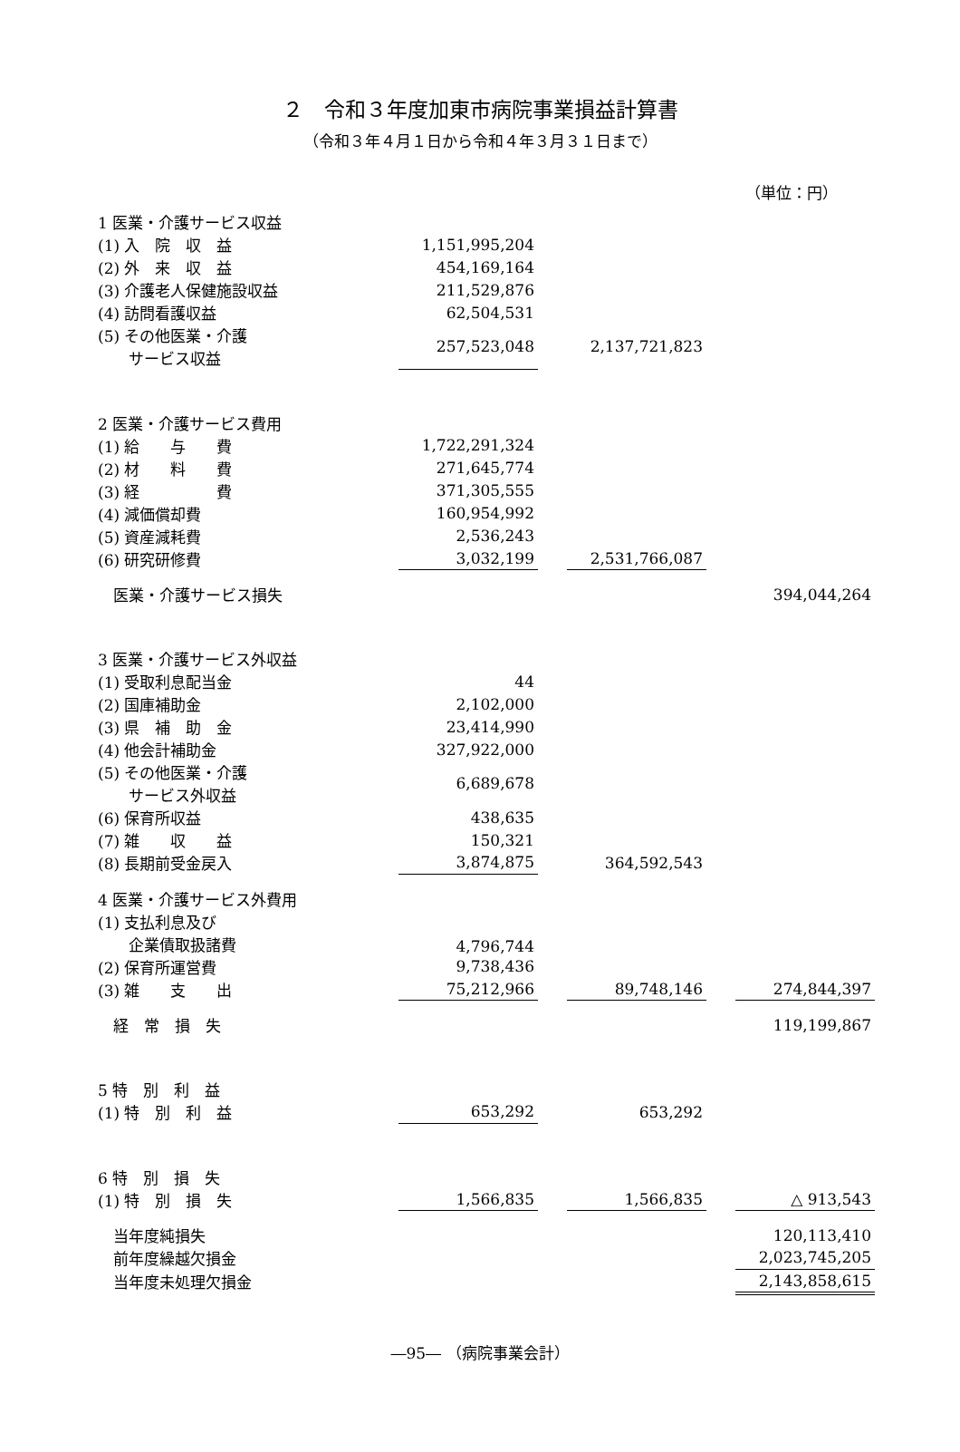２　令和３年度加東市病院事業損益計算書
（令和３年４月１日から令和４年３月３１日まで）
（単位：円）
| 1 医業・介護サービス収益 | | | | | | |
| (1) 入 院 収 益 | | 1,151,995,204 | | | | |
| (2) 外 来 収 益 | | 454,169,164 | | | | |
| (3) 介護老人保健施設収益 | | 211,529,876 | | | | |
| (4) 訪問看護収益 | | 62,504,531 | | | | |
| (5) その他医業・介護 サービス収益 | | 257,523,048 | | 2,137,721,823 | | |
| 2 医業・介護サービス費用 | | | | | | |
| (1) 給 与 費 | | 1,722,291,324 | | | | |
| (2) 材 料 費 | | 271,645,774 | | | | |
| (3) 経 費 | | 371,305,555 | | | | |
| (4) 減価償却費 | | 160,954,992 | | | | |
| (5) 資産減耗費 | | 2,536,243 | | | | |
| (6) 研究研修費 | | 3,032,199 | | 2,531,766,087 | | |
| 医業・介護サービス損失 | | | | | | 394,044,264 |
| 3 医業・介護サービス外収益 | | | | | | |
| (1) 受取利息配当金 | | 44 | | | | |
| (2) 国庫補助金 | | 2,102,000 | | | | |
| (3) 県 補 助 金 | | 23,414,990 | | | | |
| (4) 他会計補助金 | | 327,922,000 | | | | |
| (5) その他医業・介護 サービス外収益 | | 6,689,678 | | | | |
| (6) 保育所収益 | | 438,635 | | | | |
| (7) 雑 収 益 | | 150,321 | | | | |
| (8) 長期前受金戻入 | | 3,874,875 | | 364,592,543 | | |
| 4 医業・介護サービス外費用 | | | | | | |
| (1) 支払利息及び 企業債取扱諸費 | | 4,796,744 | | | | |
| (2) 保育所運営費 | | 9,738,436 | | | | |
| (3) 雑 支 出 | | 75,212,966 | | 89,748,146 | | 274,844,397 |
| 経 常 損 失 | | | | | | 119,199,867 |
| 5 特 別 利 益 | | | | | | |
| (1) 特 別 利 益 | | 653,292 | | 653,292 | | |
| 6 特 別 損 失 | | | | | | |
| (1) 特 別 損 失 | | 1,566,835 | | 1,566,835 | | △ 913,543 |
| 当年度純損失 | | | | | | 120,113,410 |
| 前年度繰越欠損金 | | | | | | 2,023,745,205 |
| 当年度未処理欠損金 | | | | | | 2,143,858,615 |
―95― （病院事業会計）